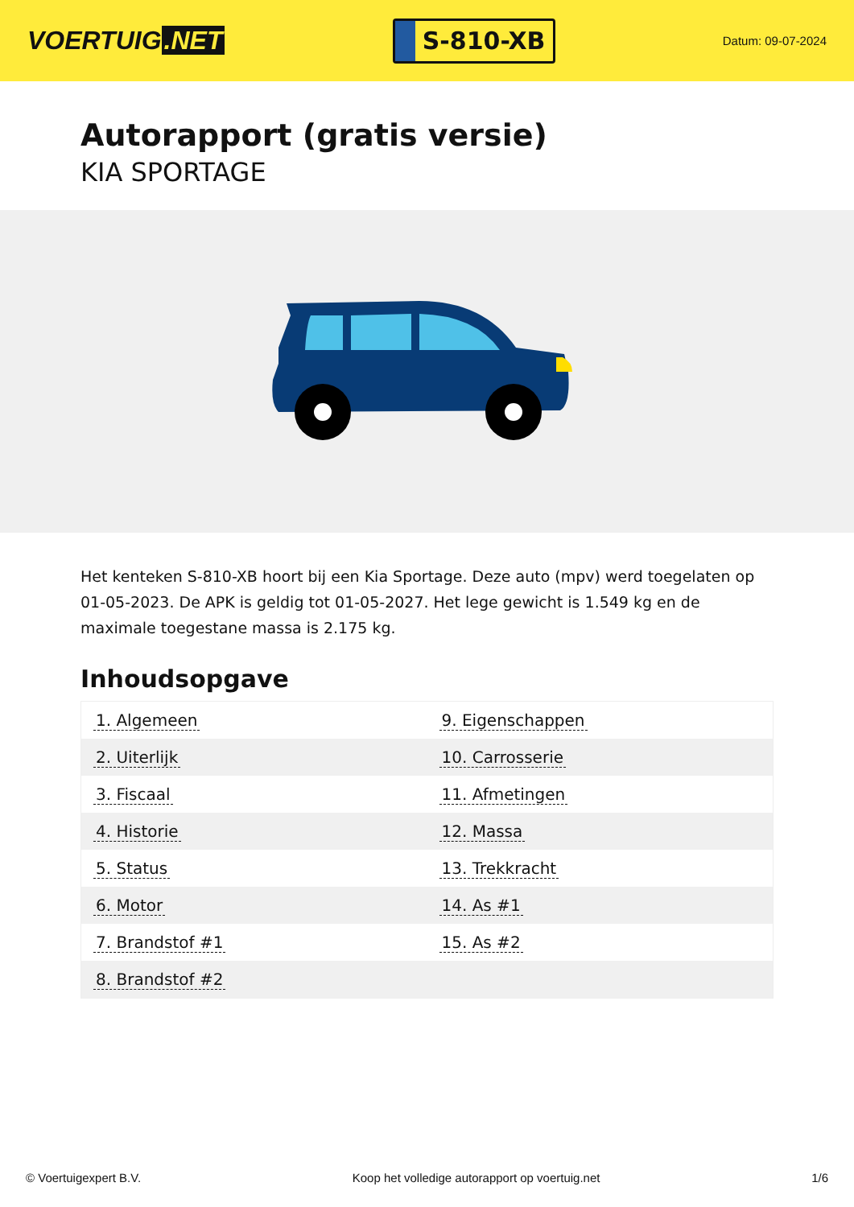VOERTUIG.NET
S-810-XB
Datum: 09-07-2024
Autorapport (gratis versie)
KIA SPORTAGE
Het kenteken S-810-XB hoort bij een Kia Sportage. Deze auto (mpv) werd toegelaten op 01-05-2023. De APK is geldig tot 01-05-2027. Het lege gewicht is 1.549 kg en de maximale toegestane massa is 2.175 kg.
Inhoudsopgave
| 1. Algemeen | 9. Eigenschappen |
| 2. Uiterlijk | 10. Carrosserie |
| 3. Fiscaal | 11. Afmetingen |
| 4. Historie | 12. Massa |
| 5. Status | 13. Trekkracht |
| 6. Motor | 14. As #1 |
| 7. Brandstof #1 | 15. As #2 |
| 8. Brandstof #2 | |
© Voertuigexpert B.V. Koop het volledige autorapport op voertuig.net 1/6